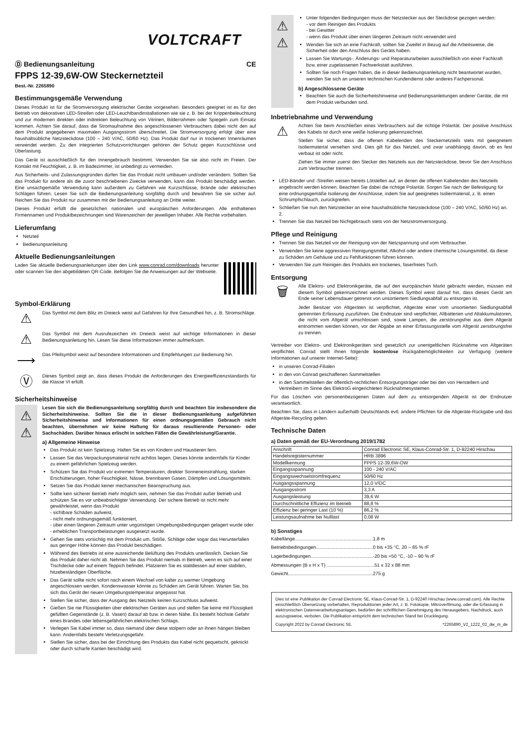VOLTCRAFT
Ⓓ Bedienungsanleitung CE
FPPS 12-39,6W-OW Steckernetzteil
Best.-Nr. 2265890
Bestimmungsgemäße Verwendung
Dieses Produkt ist für die Stromversorgung elektrischer Geräte vorgesehen. Besonders geeignet ist es für den Betrieb von dekorativen LED-Streifen oder LED-Leuchtbandinstallationen wie sie z. B. bei der Krippenbeleuchtung und zur modernen direkten oder indirekten Beleuchtung von Vitrinen, Bilderrahmen oder Spiegeln zum Einsatz kommen. Achten Sie darauf, dass die Stromaufnahme des angeschlossenen Verbrauchers dabei nicht den auf dem Produkt angegebenen maximalen Ausgangsstrom überschreitet. Die Stromversorgung erfolgt über eine haushaltsübliche Netzsteckdose (100 – 240 V/AC, 50/60 Hz). Das Produkt darf nur in trockenen Innenräumen verwendet werden. Zu den integrierten Schutzvorrichtungen gehören der Schutz gegen Kurzschlüsse und Überlastung.
Das Gerät ist ausschließlich für den Innengebrauch bestimmt. Verwenden Sie sie also nicht im Freien. Der Kontakt mit Feuchtigkeit, z. B. im Badezimmer, ist unbedingt zu vermeiden.
Aus Sicherheits- und Zulassungsgründen dürfen Sie das Produkt nicht umbauen und/oder verändern. Sollten Sie das Produkt für andere als die zuvor beschriebenen Zwecke verwenden, kann das Produkt beschädigt werden. Eine unsachgemäße Verwendung kann außerdem zu Gefahren wie Kurzschlüsse, Brände oder elektrischen Schlägen führen. Lesen Sie sich die Bedienungsanleitung sorgfältig durch und bewahren Sie sie sicher auf. Reichen Sie das Produkt nur zusammen mit der Bedienungsanleitung an Dritte weiter.
Dieses Produkt erfüllt die gesetzlichen nationalen und europäischen Anforderungen. Alle enthaltenen Firmennamen und Produktbezeichnungen sind Warenzeichen der jeweiligen Inhaber. Alle Rechte vorbehalten.
Lieferumfang
Netzteil
Bedienungsanleitung
Aktuelle Bedienungsanleitungen
Laden Sie aktuelle Bedienungsanleitungen über den Link www.conrad.com/downloads herunter oder scannen Sie den abgebildeten QR-Code. Befolgen Sie die Anweisungen auf der Webseite.
Symbol-Erklärung
⚠
Das Symbol mit dem Blitz im Dreieck weist auf Gefahren für Ihre Gesundheit hin, z. B. Stromschläge.
⚠
Das Symbol mit dem Ausrufezeichen im Dreieck weist auf wichtige Informationen in dieser Bedienungsanleitung hin. Lesen Sie diese Informationen immer aufmerksam.
⟶
Das Pfeilsymbol weist auf besondere Informationen und Empfehlungen zur Bedienung hin.
Ⓥ
Dieses Symbol zeigt an, dass dieses Produkt die Anforderungen des Energieeffizienzstandards für die Klasse VI erfüllt.
Sicherheitshinweise
⚠
⚠
Lesen Sie sich die Bedienungsanleitung sorgfältig durch und beachten Sie insbesondere die Sicherheitshinweise. Sollten Sie die in dieser Bedienungsanleitung aufgeführten Sicherheitshinweise und Informationen für einen ordnungsgemäßen Gebrauch nicht beachten, übernehmen wir keine Haftung für daraus resultierende Personen- oder Sachschäden. Darüber hinaus erlischt in solchen Fällen die Gewährleistung/Garantie.
a) Allgemeine Hinweise
Das Produkt ist kein Spielzeug. Halten Sie es von Kindern und Haustieren fern.
Lassen Sie das Verpackungsmaterial nicht achtlos liegen. Dieses könnte andernfalls für Kinder zu einem gefährlichen Spielzeug werden.
Schützen Sie das Produkt vor extremen Temperaturen, direkter Sonneneinstrahlung, starken Erschütterungen, hoher Feuchtigkeit, Nässe, brennbaren Gasen, Dämpfen und Lösungsmitteln.
Setzen Sie das Produkt keiner mechanischen Beanspruchung aus.
Sollte kein sicherer Betrieb mehr möglich sein, nehmen Sie das Produkt außer Betrieb und schützen Sie es vor unbeabsichtigter Verwendung. Der sichere Betrieb ist nicht mehr gewährleistet, wenn das Produkt
- sichtbare Schäden aufweist,
- nicht mehr ordnungsgemäß funktioniert,
- über einen längeren Zeitraum unter ungünstigen Umgebungsbedingungen gelagert wurde oder
- erheblichen Transportbelastungen ausgesetzt wurde.
Gehen Sie stets vorsichtig mit dem Produkt um. Stöße, Schläge oder sogar das Herunterfallen aus geringer Höhe können das Produkt beschädigen.
Während des Betriebs ist eine ausreichende Belüftung des Produkts unerlässlich. Decken Sie das Produkt daher nicht ab. Nehmen Sie das Produkt niemals in Betrieb, wenn es sich auf einer Tischdecke oder auf einem Teppich befindet. Platzieren Sie es stattdessen auf einer stabilen, hitzebeständigen Oberfläche.
Das Gerät sollte nicht sofort nach einem Wechsel von kalter zu warmer Umgebung angeschlossen werden. Kondenswasser könnte zu Schäden am Gerät führen. Warten Sie, bis sich das Gerät der neuen Umgebungstemperatur angepasst hat.
Stellen Sie sicher, dass der Ausgang des Netzteils keinen Kurzschluss aufweist.
Gießen Sie nie Flüssigkeiten über elektrischen Geräten aus und stellen Sie keine mit Flüssigkeit gefüllten Gegenstände (z. B. Vasen) darauf ab bzw. in deren Nähe. Es besteht höchste Gefahr eines Brandes oder lebensgefährlichen elektrischen Schlags.
Verlegen Sie Kabel immer so, dass niemand über diese stolpern oder an ihnen hängen bleiben kann. Andernfalls besteht Verletzungsgefahr.
Stellen Sie sicher, dass bei der Einrichtung des Produkts das Kabel nicht gequetscht, geknickt oder durch scharfe Kanten beschädigt wird.
⚠
⚠
Unter folgenden Bedingungen muss der Netzstecker aus der Steckdose gezogen werden:
- vor dem Reinigen des Produkts
- bei Gewitter
- wenn das Produkt über einen längeren Zeitraum nicht verwendet wird
Wenden Sie sich an eine Fachkraft, sollten Sie Zweifel in Bezug auf die Arbeitsweise, die Sicherheit oder den Anschluss des Geräts haben.
Lassen Sie Wartungs-, Änderungs- und Reparaturarbeiten ausschließlich von einer Fachkraft bzw. einer zugelassenen Fachwerkstatt ausführen.
Sollten Sie noch Fragen haben, die in dieser Bedienungsanleitung nicht beantwortet wurden, wenden Sie sich an unseren technischen Kundendienst oder anderes Fachpersonal.
b) Angeschlossene Geräte
Beachten Sie auch die Sicherheitshinweise und Bedienungsanleitungen anderer Geräte, die mit dem Produkt verbunden sind.
Inbetriebnahme und Verwendung
⚠
Achten Sie beim Anschließen eines Verbrauchers auf die richtige Polarität. Der positive Anschluss des Kabels ist durch eine weiße Isolierung gekennzeichnet.
Stellen Sie sicher, dass die offenen Kabelenden des Steckernetzteils stets mit geeignetem Isoliermaterial versehen sind. Dies gilt für das Netzteil, und zwar unabhängig davon, ob es fest verbaut ist oder nicht.
Ziehen Sie immer zuerst den Stecker des Netzteils aus der Netzsteckdose, bevor Sie den Anschluss zum Verbraucher trennen.
LED-Bänder und -Streifen weisen bereits Lötstellen auf, an denen die offenen Kabelenden des Netzteils angebracht werden können. Beachten Sie dabei die richtige Polarität. Sorgen Sie nach der Befestigung für eine ordnungsgemäße Isolierung der Anschlüsse, indem Sie auf geeignetes Isoliermaterial, z. B. einen Schrumpfschlauch, zurückgreifen.
Schließen Sie nun den Netzstecker an eine haushaltsübliche Netzsteckdose (100 – 240 V/AC, 50/60 Hz) an. 2.
Trennen Sie das Netzteil bei Nichtgebrauch stets von der Netzstromversorgung.
Pflege und Reinigung
Trennen Sie das Netzteil vor der Reinigung von der Netzspannung und vom Verbraucher.
Verwenden Sie keine aggressiven Reinigungsmittel, Alkohol oder andere chemische Lösungsmittel, da diese zu Schäden am Gehäuse und zu Fehlfunktionen führen können.
Verwenden Sie zum Reinigen des Produkts ein trockenes, faserfreies Tuch.
Entsorgung
🗑
Alle Elektro- und Elektronikgeräte, die auf den europäischen Markt gebracht werden, müssen mit diesem Symbol gekennzeichnet werden. Dieses Symbol weist darauf hin, dass dieses Gerät am Ende seiner Lebensdauer getrennt von unsortiertem Siedlungsabfall zu entsorgen ist.
Jeder Besitzer von Altgeräten ist verpflichtet, Altgeräte einer vom unsortierten Siedlungsabfall getrennten Erfassung zuzuführen. Die Endnutzer sind verpflichtet, Altbatterien und Altakkumulatoren, die nicht vom Altgerät umschlossen sind, sowie Lampen, die zerstörungsfrei aus dem Altgerät entnommen werden können, vor der Abgabe an einer Erfassungsstelle vom Altgerät zerstörungsfrei zu trennen.
Vertreiber von Elektro- und Elektronikgeräten sind gesetzlich zur unentgeltlichen Rücknahme von Altgeräten verpflichtet. Conrad stellt Ihnen folgende kostenlose Rückgabemöglichkeiten zur Verfügung (weitere Informationen auf unserer Internet-Seite):
in unseren Conrad-Filialen
in den von Conrad geschaffenen Sammelstellen
in den Sammelstellen der öffentlich-rechtlichen Entsorgungsträger oder bei den von Herstellern und Vertreibern im Sinne des ElektroG eingerichteten Rücknahmesystemen
Für das Löschen von personenbezogenen Daten auf dem zu entsorgenden Altgerät ist der Endnutzer verantwortlich.
Beachten Sie, dass in Ländern außerhalb Deutschlands evtl. andere Pflichten für die Altgeräte-Rückgabe und das Altgeräte-Recycling gelten.
Technische Daten
a) Daten gemäß der EU-Verordnung 2019/1782
| Anschrift | Conrad Electronic SE, Klaus-Conrad-Str. 1, D-92240 Hirschau |
| Handelsregisternummer | HRB 3896 |
| Modellkennung | FPPS 12-39,6W-OW |
| Eingangsspannung | 100 - 240 V/AC |
| Eingangswechselstromfrequenz | 50/60 Hz |
| Ausgangsspannung | 12,0 V/DC |
| Ausgangsstrom | 3,3 A |
| Ausgangsleistung | 39,6 W |
| Durchschnittliche Effizienz im Betrieb | 88,8 % |
| Effizienz bei geringer Last (10 %) | 86,2 % |
| Leistungsaufnahme bei Nulllast | 0,08 W |
b) Sonstiges
Kabellänge...........................................................1,8 m
Betriebsbedingungen...........................................0 bis +35 °C, 20 – 85 % rF
Lagerbedingungen...............................................-20 bis +50 °C, -10 – 90 % rF
Abmessungen (B x H x T) ....................................51 x 32 x 88 mm
Gewicht................................................................275 g
Dies ist eine Publikation der Conrad Electronic SE, Klaus-Conrad-Str. 1, D-92240 Hirschau (www.conrad.com). Alle Rechte einschließlich Übersetzung vorbehalten. Reproduktionen jeder Art, z. B. Fotokopie, Mikroverfilmung, oder die Erfassung in elektronischen Datenverarbeitungsanlagen, bedürfen der schriftlichen Genehmigung des Herausgebers. Nachdruck, auch auszugsweise, verboten. Die Publikation entspricht dem technischen Stand bei Drucklegung.
Copyright 2022 by Conrad Electronic SE. *2265890_V2_1222_02_dw_m_de